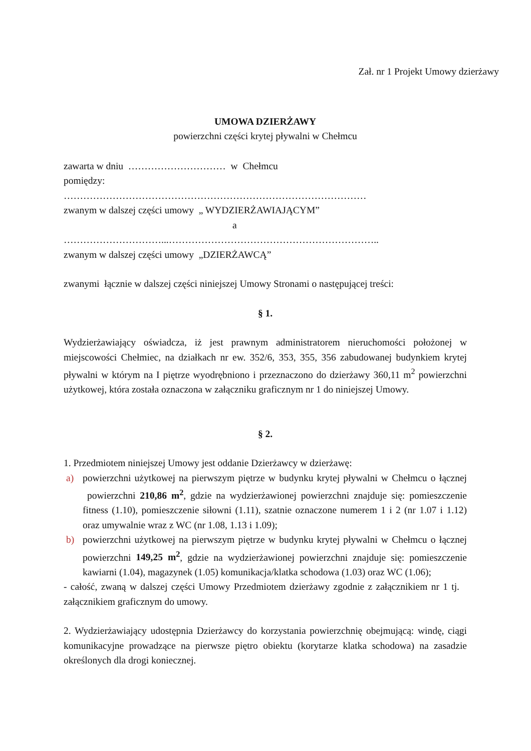Zał. nr 1 Projekt Umowy dzierżawy
UMOWA DZIERŻAWY
powierzchni części krytej pływalni w Chełmcu
zawarta w dniu ………………………… w Chełmcu
pomiędzy:
…………………………………………………………………………………
zwanym w dalszej części umowy „ WYDZIERŻAWIAJĄCYM”
a
…………………………...………………………………………………………..
zwanym w dalszej części umowy „DZIERŻAWCĄ”
zwanymi łącznie w dalszej części niniejszej Umowy Stronami o następującej treści:
§ 1.
Wydzierżawiający oświadcza, iż jest prawnym administratorem nieruchomości położonej w miejscowości Chełmiec, na działkach nr ew. 352/6, 353, 355, 356 zabudowanej budynkiem krytej pływalni w którym na I piętrze wyodrębniono i przeznaczono do dzierżawy 360,11 m<sup>2</sup> powierzchni użytkowej, która została oznaczona w załączniku graficznym nr 1 do niniejszej Umowy.
§ 2.
1. Przedmiotem niniejszej Umowy jest oddanie Dzierżawcy w dzierżawę:
a) powierzchni użytkowej na pierwszym piętrze w budynku krytej pływalni w Chełmcu o łącznej powierzchni 210,86 m<sup>2</sup>, gdzie na wydzierżawionej powierzchni znajduje się: pomieszczenie fitness (1.10), pomieszczenie siłowni (1.11), szatnie oznaczone numerem 1 i 2 (nr 1.07 i 1.12) oraz umywalnie wraz z WC (nr 1.08, 1.13 i 1.09);
b) powierzchni użytkowej na pierwszym piętrze w budynku krytej pływalni w Chełmcu o łącznej powierzchni 149,25 m<sup>2</sup>, gdzie na wydzierżawionej powierzchni znajduje się: pomieszczenie kawiarni (1.04), magazynek (1.05) komunikacja/klatka schodowa (1.03) oraz WC (1.06);
- całość, zwaną w dalszej części Umowy Przedmiotem dzierżawy zgodnie z załącznikiem nr 1 tj. załącznikiem graficznym do umowy.
2. Wydzierżawiający udostępnia Dzierżawcy do korzystania powierzchnię obejmującą: windę, ciągi komunikacyjne prowadzące na pierwsze piętro obiektu (korytarze klatka schodowa) na zasadzie określonych dla drogi koniecznej.